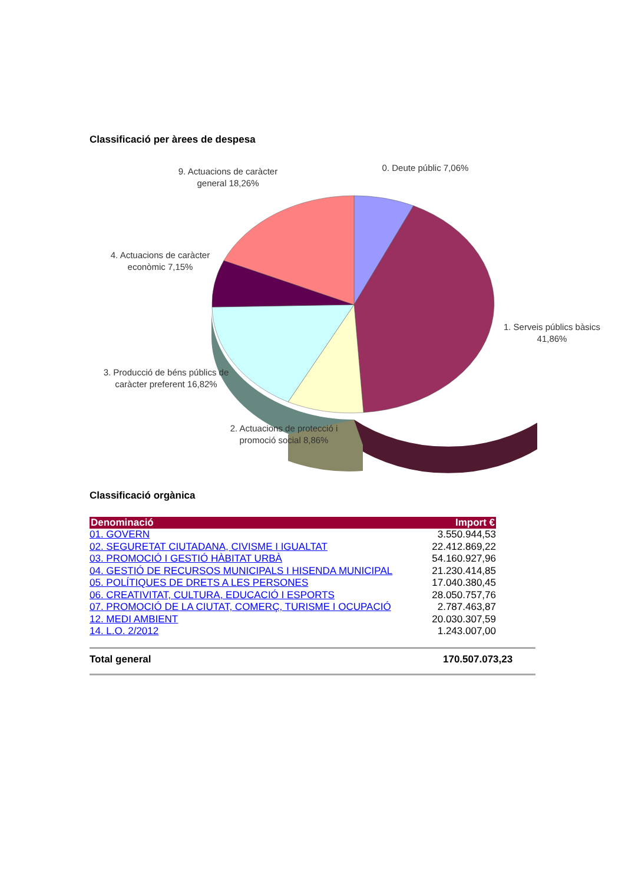Classificació per àrees de despesa
9. Actuacions de caràcter general 18,26%
0. Deute públic 7,06%
4. Actuacions de caràcter econòmic 7,15%
1. Serveis públics bàsics 41,86%
3. Producció de béns públics de caràcter preferent 16,82%
2. Actuacions de protecció i promoció social 8,86%
Classificació orgànica
| Denominació | Import € |
| --- | --- |
| 01. GOVERN | 3.550.944,53 |
| 02. SEGURETAT CIUTADANA, CIVISME I IGUALTAT | 22.412.869,22 |
| 03. PROMOCIÓ I GESTIÓ HÀBITAT URBÀ | 54.160.927,96 |
| 04. GESTIÓ DE RECURSOS MUNICIPALS I HISENDA MUNICIPAL | 21.230.414,85 |
| 05. POLÍTIQUES DE DRETS A LES PERSONES | 17.040.380,45 |
| 06. CREATIVITAT, CULTURA, EDUCACIÓ I ESPORTS | 28.050.757,76 |
| 07. PROMOCIÓ DE LA CIUTAT, COMERÇ, TURISME I OCUPACIÓ | 2.787.463,87 |
| 12. MEDI AMBIENT | 20.030.307,59 |
| 14. L.O. 2/2012 | 1.243.007,00 |
Total general 170.507.073,23